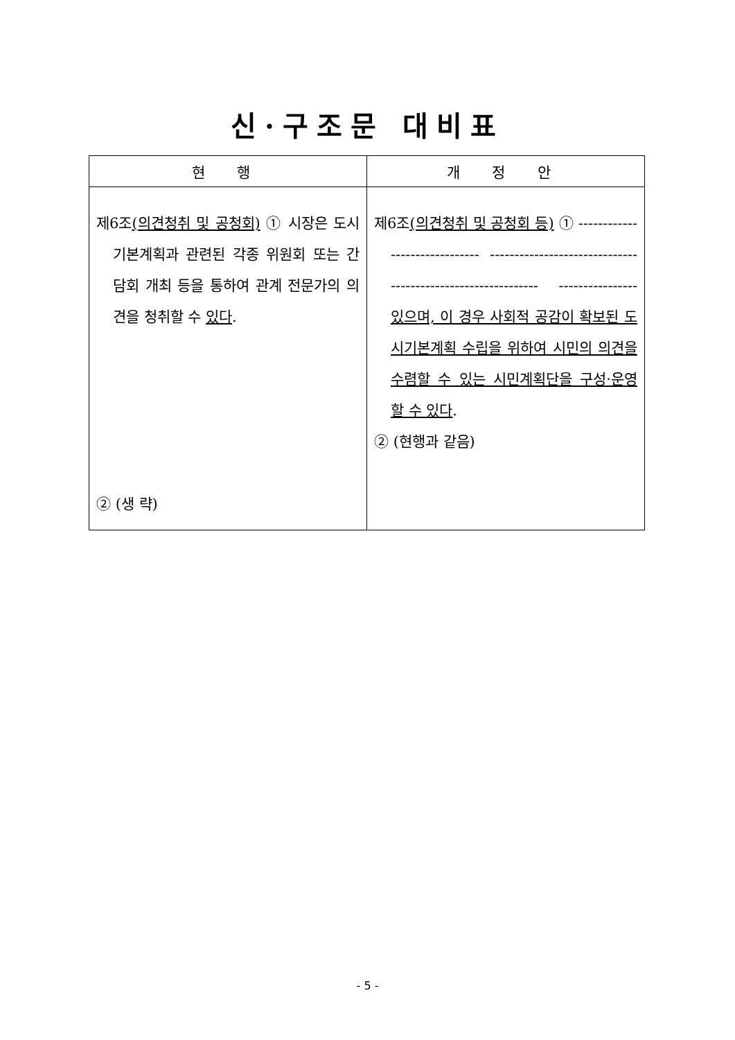신·구조문 대비표
| 현 행 | 개 정 안 |
| --- | --- |
| 제6조 (의견청취 및 공청회) ① 시장은 도시기본계획과 관련된 각종 위원회 또는 간담회 개최 등을 통하여 관계 전문가의 의견을 청취할 수 있다 . ② (생 략) | 제6조 (의견청취 및 공청회 등) ① ------------------------------ ------------------------------ ------------------------------ ---------------- 있으며, 이 경우 사회적 공감이 확보된 도시기본계획 수립을 위하여 시민의 의견을 수렴할 수 있는 시민계획단을 구성·운영할 수 있다 . ② (현행과 같음) |
- 5 -